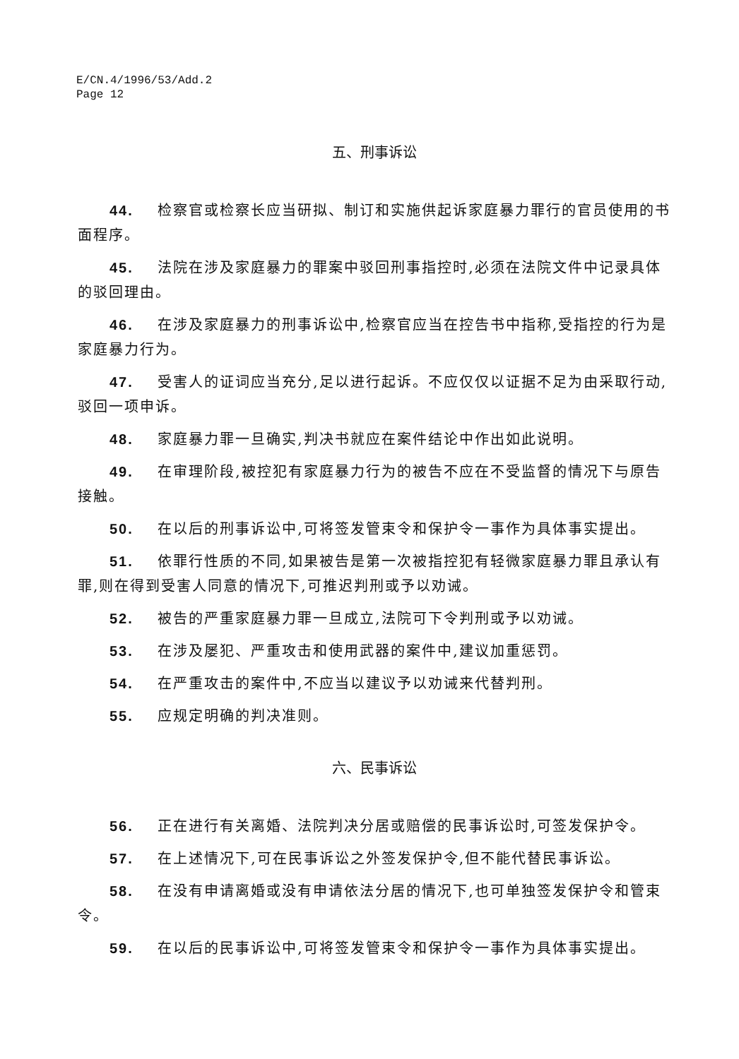E/CN.4/1996/53/Add.2
Page 12
五、刑事诉讼
44. 检察官或检察长应当研拟、制订和实施供起诉家庭暴力罪行的官员使用的书面程序。
45. 法院在涉及家庭暴力的罪案中驳回刑事指控时,必须在法院文件中记录具体的驳回理由。
46. 在涉及家庭暴力的刑事诉讼中,检察官应当在控告书中指称,受指控的行为是家庭暴力行为。
47. 受害人的证词应当充分,足以进行起诉。不应仅仅以证据不足为由采取行动,驳回一项申诉。
48. 家庭暴力罪一旦确实,判决书就应在案件结论中作出如此说明。
49. 在审理阶段,被控犯有家庭暴力行为的被告不应在不受监督的情况下与原告接触。
50. 在以后的刑事诉讼中,可将签发管束令和保护令一事作为具体事实提出。
51. 依罪行性质的不同,如果被告是第一次被指控犯有轻微家庭暴力罪且承认有罪,则在得到受害人同意的情况下,可推迟判刑或予以劝诫。
52. 被告的严重家庭暴力罪一旦成立,法院可下令判刑或予以劝诫。
53. 在涉及屡犯、严重攻击和使用武器的案件中,建议加重惩罚。
54. 在严重攻击的案件中,不应当以建议予以劝诫来代替判刑。
55. 应规定明确的判决准则。
六、民事诉讼
56. 正在进行有关离婚、法院判决分居或赔偿的民事诉讼时,可签发保护令。
57. 在上述情况下,可在民事诉讼之外签发保护令,但不能代替民事诉讼。
58. 在没有申请离婚或没有申请依法分居的情况下,也可单独签发保护令和管束令。
59. 在以后的民事诉讼中,可将签发管束令和保护令一事作为具体事实提出。